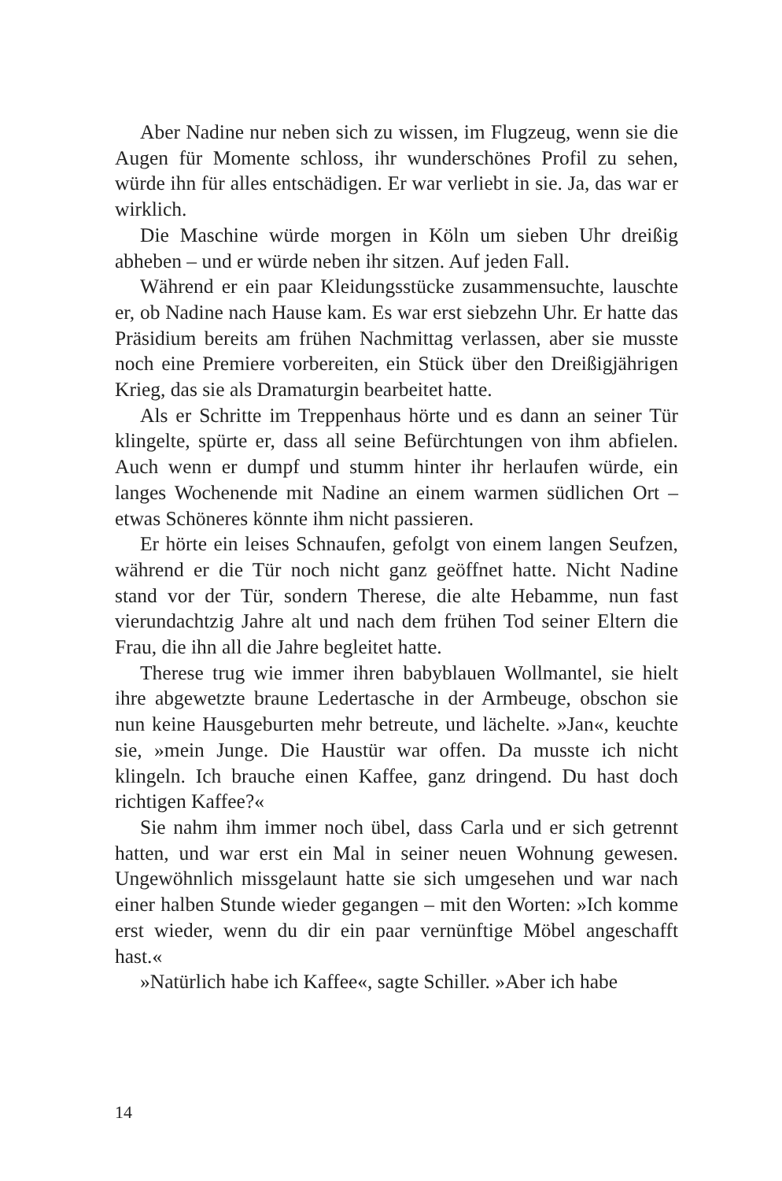Aber Nadine nur neben sich zu wissen, im Flugzeug, wenn sie die Augen für Momente schloss, ihr wunderschönes Profil zu sehen, würde ihn für alles entschädigen. Er war verliebt in sie. Ja, das war er wirklich.
Die Maschine würde morgen in Köln um sieben Uhr dreißig abheben – und er würde neben ihr sitzen. Auf jeden Fall.
Während er ein paar Kleidungsstücke zusammensuchte, lauschte er, ob Nadine nach Hause kam. Es war erst siebzehn Uhr. Er hatte das Präsidium bereits am frühen Nachmittag verlassen, aber sie musste noch eine Premiere vorbereiten, ein Stück über den Dreißigjährigen Krieg, das sie als Dramaturgin bearbeitet hatte.
Als er Schritte im Treppenhaus hörte und es dann an seiner Tür klingelte, spürte er, dass all seine Befürchtungen von ihm abfielen. Auch wenn er dumpf und stumm hinter ihr herlaufen würde, ein langes Wochenende mit Nadine an einem warmen südlichen Ort – etwas Schöneres könnte ihm nicht passieren.
Er hörte ein leises Schnaufen, gefolgt von einem langen Seufzen, während er die Tür noch nicht ganz geöffnet hatte. Nicht Nadine stand vor der Tür, sondern Therese, die alte Hebamme, nun fast vierundachtzig Jahre alt und nach dem frühen Tod seiner Eltern die Frau, die ihn all die Jahre begleitet hatte.
Therese trug wie immer ihren babyblauen Wollmantel, sie hielt ihre abgewetzte braune Ledertasche in der Armbeuge, obschon sie nun keine Hausgeburten mehr betreute, und lächelte. »Jan«, keuchte sie, »mein Junge. Die Haustür war offen. Da musste ich nicht klingeln. Ich brauche einen Kaffee, ganz dringend. Du hast doch richtigen Kaffee?«
Sie nahm ihm immer noch übel, dass Carla und er sich getrennt hatten, und war erst ein Mal in seiner neuen Wohnung gewesen. Ungewöhnlich missgelaunt hatte sie sich umgesehen und war nach einer halben Stunde wieder gegangen – mit den Worten: »Ich komme erst wieder, wenn du dir ein paar vernünftige Möbel angeschafft hast.«
»Natürlich habe ich Kaffee«, sagte Schiller. »Aber ich habe
14